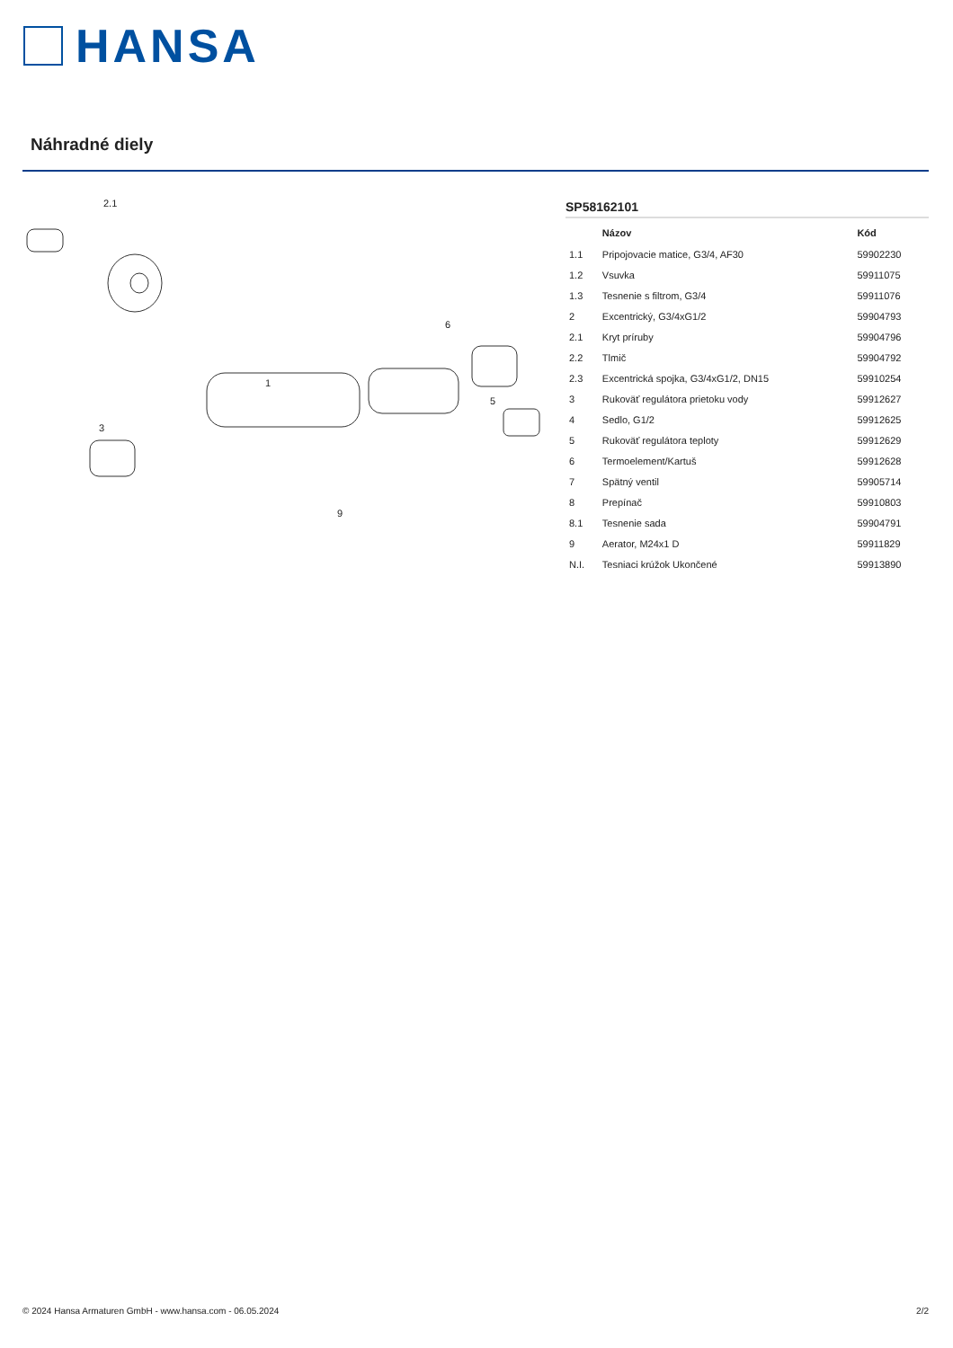HANSA
Náhradné diely
2.1
1
6
5
9
3
SP58162101
| | Názov | Kód |
| --- | --- | --- |
| 1.1 | Pripojovacie matice, G3/4, AF30 | 59902230 |
| 1.2 | Vsuvka | 59911075 |
| 1.3 | Tesnenie s filtrom, G3/4 | 59911076 |
| 2 | Excentrický, G3/4xG1/2 | 59904793 |
| 2.1 | Kryt príruby | 59904796 |
| 2.2 | Tlmič | 59904792 |
| 2.3 | Excentrická spojka, G3/4xG1/2, DN15 | 59910254 |
| 3 | Rukoväť regulátora prietoku vody | 59912627 |
| 4 | Sedlo, G1/2 | 59912625 |
| 5 | Rukoväť regulátora teploty | 59912629 |
| 6 | Termoelement/Kartuš | 59912628 |
| 7 | Spätný ventil | 59905714 |
| 8 | Prepínač | 59910803 |
| 8.1 | Tesnenie sada | 59904791 |
| 9 | Aerator, M24x1 D | 59911829 |
| N.I. | Tesniaci krúžok Ukončené | 59913890 |
© 2024 Hansa Armaturen GmbH - www.hansa.com - 06.05.2024 2/2